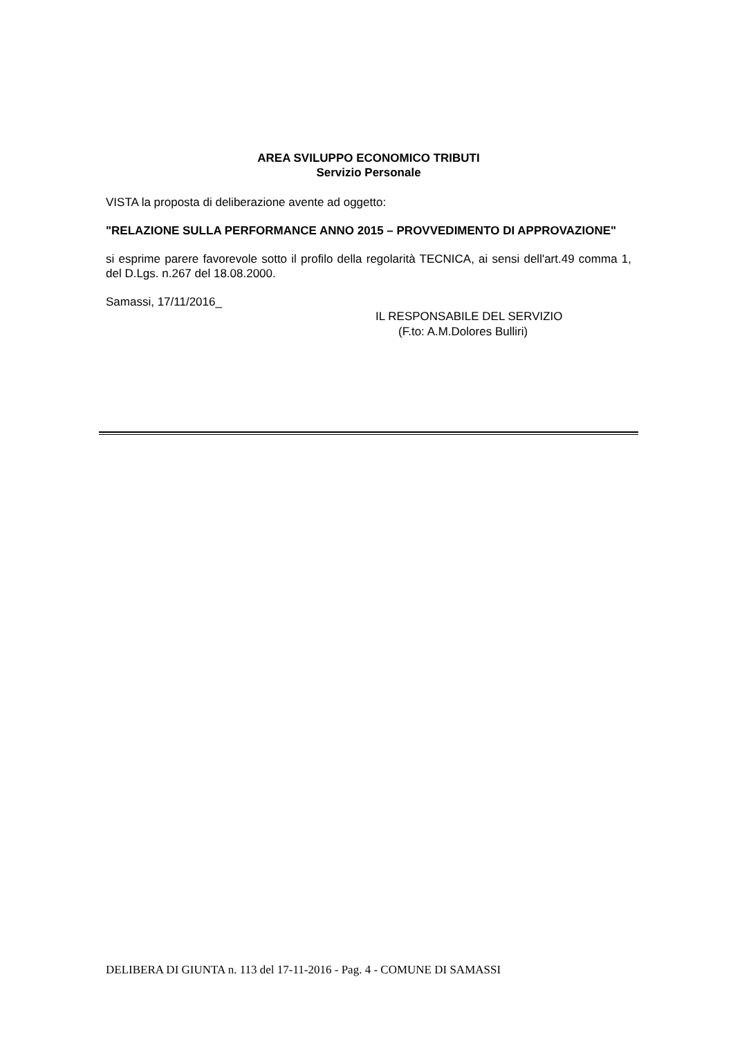AREA SVILUPPO ECONOMICO TRIBUTI
Servizio Personale
VISTA la proposta di deliberazione avente ad oggetto:
"RELAZIONE SULLA PERFORMANCE ANNO 2015 – PROVVEDIMENTO DI APPROVAZIONE"
si esprime parere favorevole sotto il profilo della regolarità TECNICA, ai sensi dell'art.49 comma 1, del D.Lgs. n.267 del 18.08.2000.
Samassi, 17/11/2016_
IL RESPONSABILE DEL SERVIZIO
(F.to: A.M.Dolores Bulliri)
DELIBERA DI GIUNTA n. 113 del 17-11-2016 - Pag. 4 - COMUNE DI SAMASSI